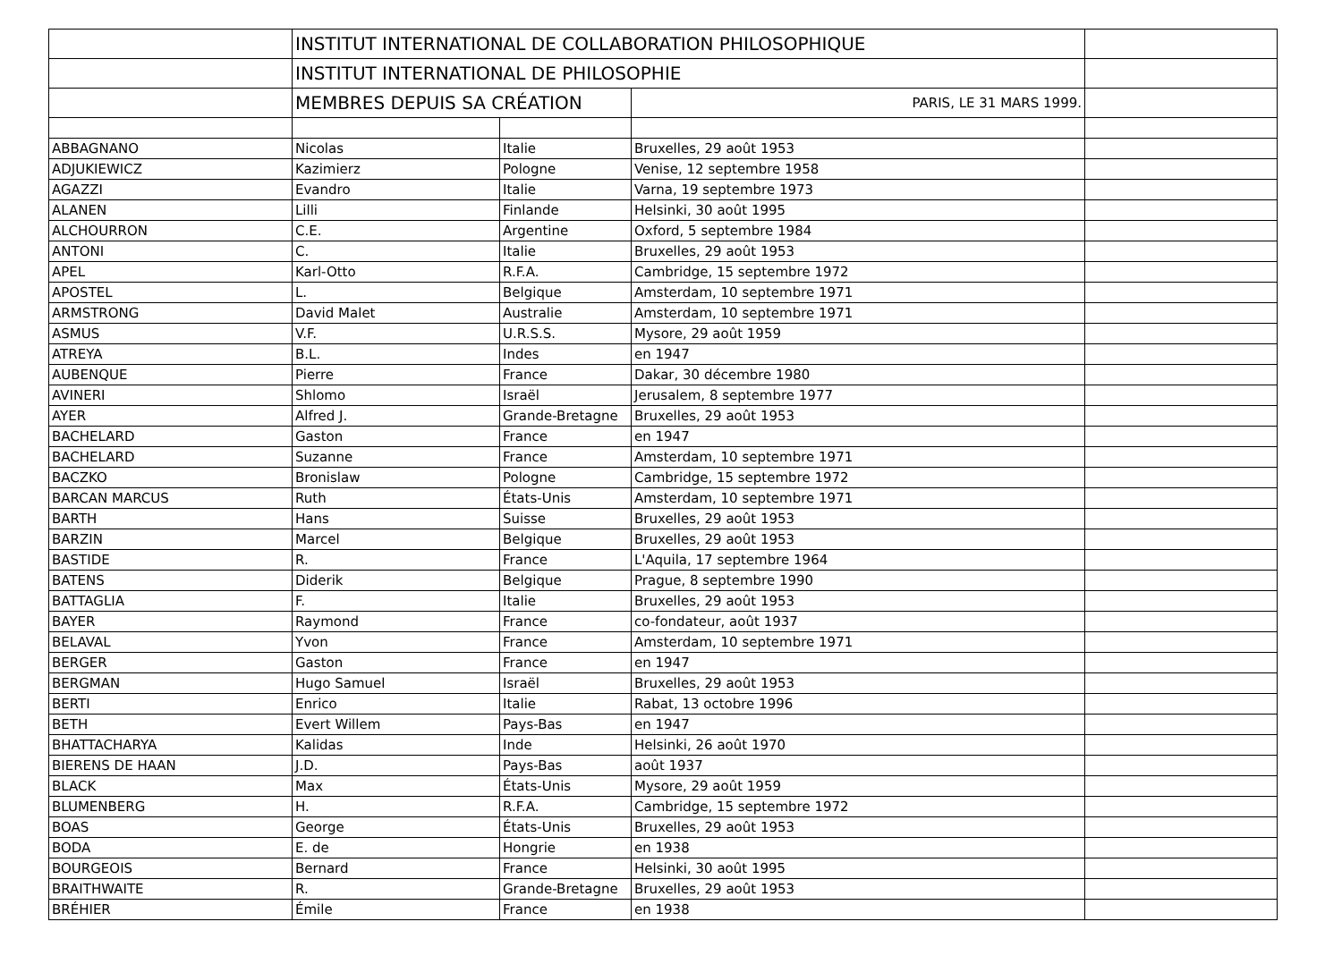| | INSTITUT INTERNATIONAL DE COLLABORATION PHILOSOPHIQUE | | | |
| | INSTITUT INTERNATIONAL DE PHILOSOPHIE | | | |
| | MEMBRES DEPUIS SA CRÉATION | | PARIS, LE 31 MARS 1999. | |
| ABBAGNANO | Nicolas | Italie | Bruxelles, 29 août 1953 | |
| ADJUKIEWICZ | Kazimierz | Pologne | Venise, 12 septembre 1958 | |
| AGAZZI | Evandro | Italie | Varna, 19 septembre 1973 | |
| ALANEN | Lilli | Finlande | Helsinki, 30 août 1995 | |
| ALCHOURRON | C.E. | Argentine | Oxford, 5 septembre 1984 | |
| ANTONI | C. | Italie | Bruxelles, 29 août 1953 | |
| APEL | Karl-Otto | R.F.A. | Cambridge, 15 septembre 1972 | |
| APOSTEL | L. | Belgique | Amsterdam, 10 septembre 1971 | |
| ARMSTRONG | David Malet | Australie | Amsterdam, 10 septembre 1971 | |
| ASMUS | V.F. | U.R.S.S. | Mysore, 29 août 1959 | |
| ATREYA | B.L. | Indes | en 1947 | |
| AUBENQUE | Pierre | France | Dakar, 30 décembre 1980 | |
| AVINERI | Shlomo | Israël | Jerusalem, 8 septembre 1977 | |
| AYER | Alfred J. | Grande-Bretagne | Bruxelles, 29 août 1953 | |
| BACHELARD | Gaston | France | en 1947 | |
| BACHELARD | Suzanne | France | Amsterdam, 10 septembre 1971 | |
| BACZKO | Bronislaw | Pologne | Cambridge, 15 septembre 1972 | |
| BARCAN MARCUS | Ruth | États-Unis | Amsterdam, 10 septembre 1971 | |
| BARTH | Hans | Suisse | Bruxelles, 29 août 1953 | |
| BARZIN | Marcel | Belgique | Bruxelles, 29 août 1953 | |
| BASTIDE | R. | France | L'Aquila, 17 septembre 1964 | |
| BATENS | Diderik | Belgique | Prague, 8 septembre 1990 | |
| BATTAGLIA | F. | Italie | Bruxelles, 29 août 1953 | |
| BAYER | Raymond | France | co-fondateur, août 1937 | |
| BELAVAL | Yvon | France | Amsterdam, 10 septembre 1971 | |
| BERGER | Gaston | France | en 1947 | |
| BERGMAN | Hugo Samuel | Israël | Bruxelles, 29 août 1953 | |
| BERTI | Enrico | Italie | Rabat, 13 octobre 1996 | |
| BETH | Evert Willem | Pays-Bas | en 1947 | |
| BHATTACHARYA | Kalidas | Inde | Helsinki, 26 août 1970 | |
| BIERENS DE HAAN | J.D. | Pays-Bas | août 1937 | |
| BLACK | Max | États-Unis | Mysore, 29 août 1959 | |
| BLUMENBERG | H. | R.F.A. | Cambridge, 15 septembre 1972 | |
| BOAS | George | États-Unis | Bruxelles, 29 août 1953 | |
| BODA | E. de | Hongrie | en 1938 | |
| BOURGEOIS | Bernard | France | Helsinki, 30 août 1995 | |
| BRAITHWAITE | R. | Grande-Bretagne | Bruxelles, 29 août 1953 | |
| BRÉHIER | Émile | France | en 1938 | |